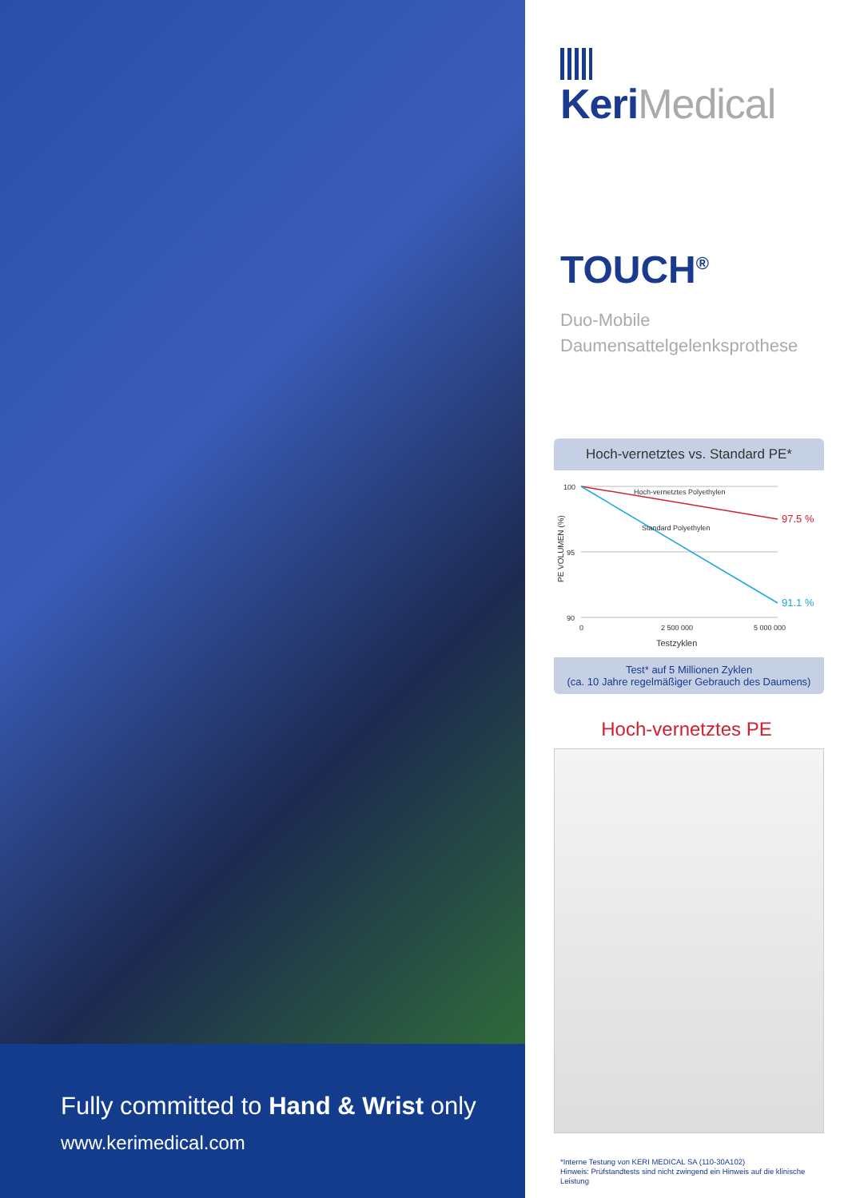Fully committed to Hand & Wrist only
www.kerimedical.com
KeriMedical
TOUCH<sup>®</sup>
Duo-Mobile
Daumensattelgelenksprothese
Hoch-vernetztes vs. Standard PE*
PE VOLUMEN (%)
100
95
90
Hoch-vernetztes Polyethylen
Standard Polyethylen
97.5 %
91.1 %
0
2 500 000
5 000 000
Testzyklen
Test* auf 5 Millionen Zyklen
(ca. 10 Jahre regelmäßiger Gebrauch des Daumens)
Hoch-vernetztes PE
*Interne Testung von KERI MEDICAL SA (110-30A102)
Hinweis: Prüfstandtests sind nicht zwingend ein Hinweis auf die klinische Leistung